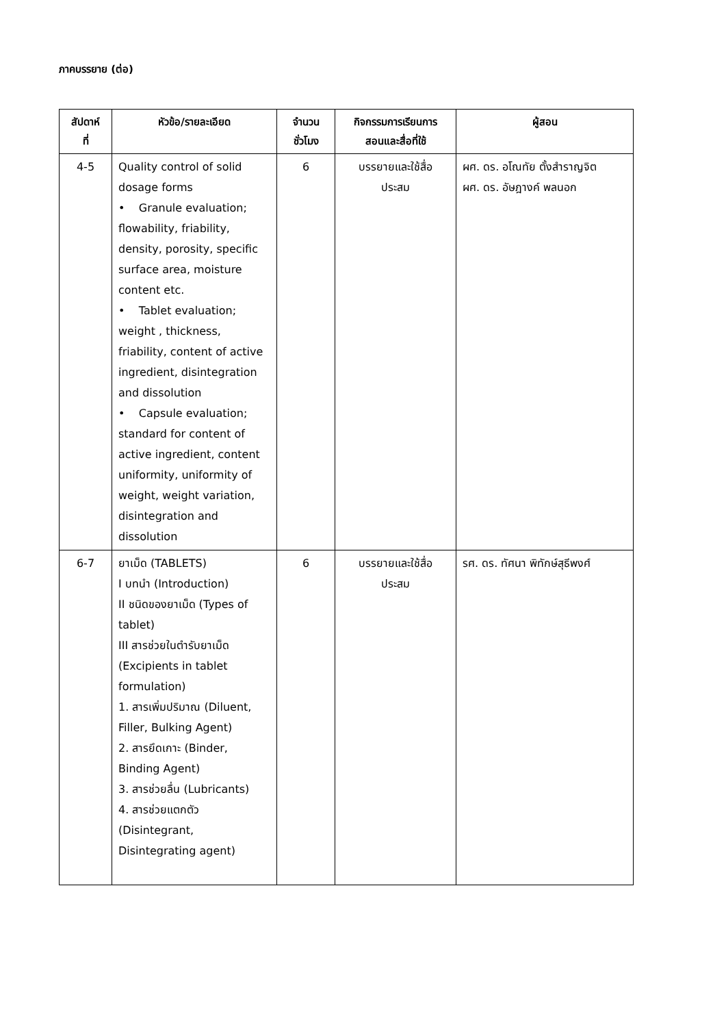ภาคบรรยาย (ต่อ)
| สัปดาห์ ที่ | หัวข้อ/รายละเอียด | จำนวน ชั่วโมง | กิจกรรมการเรียนการ สอนและสื่อที่ใช้ | ผู้สอน |
| --- | --- | --- | --- | --- |
| 4-5 | Quality control of solid dosage forms • Granule evaluation; flowability, friability, density, porosity, specific surface area, moisture content etc. • Tablet evaluation; weight , thickness, friability, content of active ingredient, disintegration and dissolution • Capsule evaluation; standard for content of active ingredient, content uniformity, uniformity of weight, weight variation, disintegration and dissolution | 6 | บรรยายและใช้สื่อ ประสม | ผศ. ดร. อโณทัย ตั้งสำราญจิต ผศ. ดร. อัษฎางค์ พลนอก |
| 6-7 | ยาเม็ด (TABLETS) I บทนำ (Introduction) II ชนิดของยาเม็ด (Types of tablet) III สารช่วยในตำรับยาเม็ด (Excipients in tablet formulation) 1. สารเพิ่มปริมาณ (Diluent, Filler, Bulking Agent) 2. สารยึดเกาะ (Binder, Binding Agent) 3. สารช่วยลื่น (Lubricants) 4. สารช่วยแตกตัว (Disintegrant, Disintegrating agent) | 6 | บรรยายและใช้สื่อ ประสม | รศ. ดร. ทัศนา พิทักษ์สุธีพงศ์ |